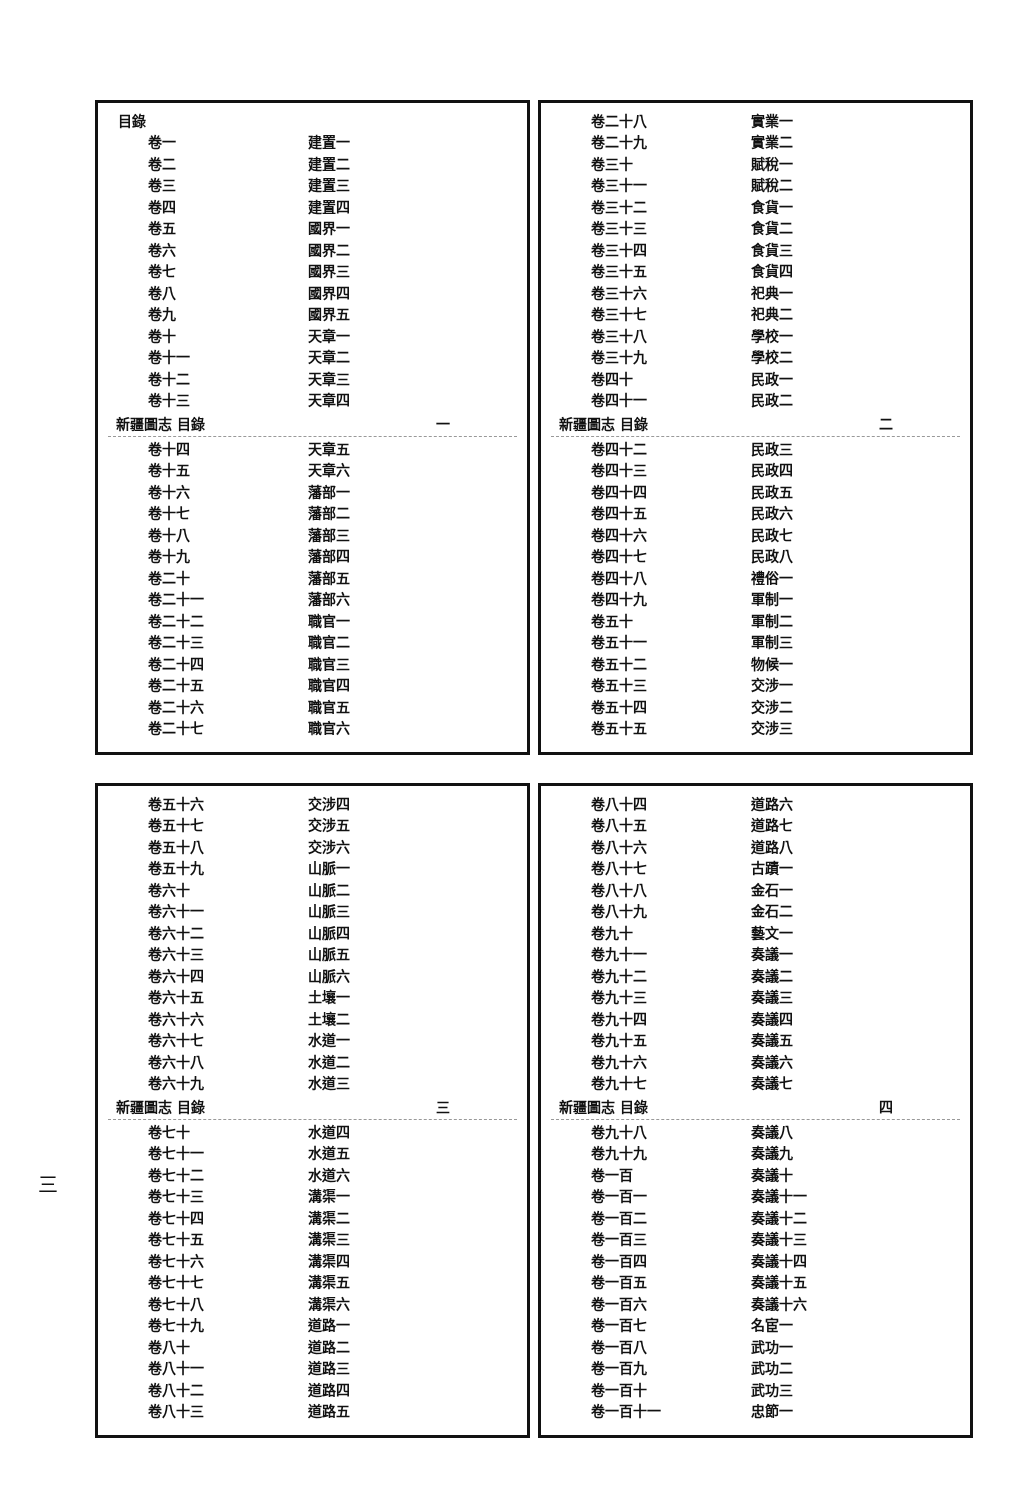三
目錄
卷一 建置一
卷二 建置二
卷三 建置三
卷四 建置四
卷五 國界一
卷六 國界二
卷七 國界三
卷八 國界四
卷九 國界五
卷十 天章一
卷十一 天章二
卷十二 天章三
卷十三 天章四
新疆圖志 目錄 一
卷十四 天章五
卷十五 天章六
卷十六 藩部一
卷十七 藩部二
卷十八 藩部三
卷十九 藩部四
卷二十 藩部五
卷二十一 藩部六
卷二十二 職官一
卷二十三 職官二
卷二十四 職官三
卷二十五 職官四
卷二十六 職官五
卷二十七 職官六
卷二十八 實業一
卷二十九 實業二
卷三十 賦稅一
卷三十一 賦稅二
卷三十二 食貨一
卷三十三 食貨二
卷三十四 食貨三
卷三十五 食貨四
卷三十六 祀典一
卷三十七 祀典二
卷三十八 學校一
卷三十九 學校二
卷四十 民政一
卷四十一 民政二
新疆圖志 目錄 二
卷四十二 民政三
卷四十三 民政四
卷四十四 民政五
卷四十五 民政六
卷四十六 民政七
卷四十七 民政八
卷四十八 禮俗一
卷四十九 軍制一
卷五十 軍制二
卷五十一 軍制三
卷五十二 物候一
卷五十三 交涉一
卷五十四 交涉二
卷五十五 交涉三
卷五十六 交涉四
卷五十七 交涉五
卷五十八 交涉六
卷五十九 山脈一
卷六十 山脈二
卷六十一 山脈三
卷六十二 山脈四
卷六十三 山脈五
卷六十四 山脈六
卷六十五 土壤一
卷六十六 土壤二
卷六十七 水道一
卷六十八 水道二
卷六十九 水道三
新疆圖志 目錄 三
卷七十 水道四
卷七十一 水道五
卷七十二 水道六
卷七十三 溝渠一
卷七十四 溝渠二
卷七十五 溝渠三
卷七十六 溝渠四
卷七十七 溝渠五
卷七十八 溝渠六
卷七十九 道路一
卷八十 道路二
卷八十一 道路三
卷八十二 道路四
卷八十三 道路五
卷八十四 道路六
卷八十五 道路七
卷八十六 道路八
卷八十七 古蹟一
卷八十八 金石一
卷八十九 金石二
卷九十 藝文一
卷九十一 奏議一
卷九十二 奏議二
卷九十三 奏議三
卷九十四 奏議四
卷九十五 奏議五
卷九十六 奏議六
卷九十七 奏議七
新疆圖志 目錄 四
卷九十八 奏議八
卷九十九 奏議九
卷一百 奏議十
卷一百一 奏議十一
卷一百二 奏議十二
卷一百三 奏議十三
卷一百四 奏議十四
卷一百五 奏議十五
卷一百六 奏議十六
卷一百七 名宦一
卷一百八 武功一
卷一百九 武功二
卷一百十 武功三
卷一百十一 忠節一